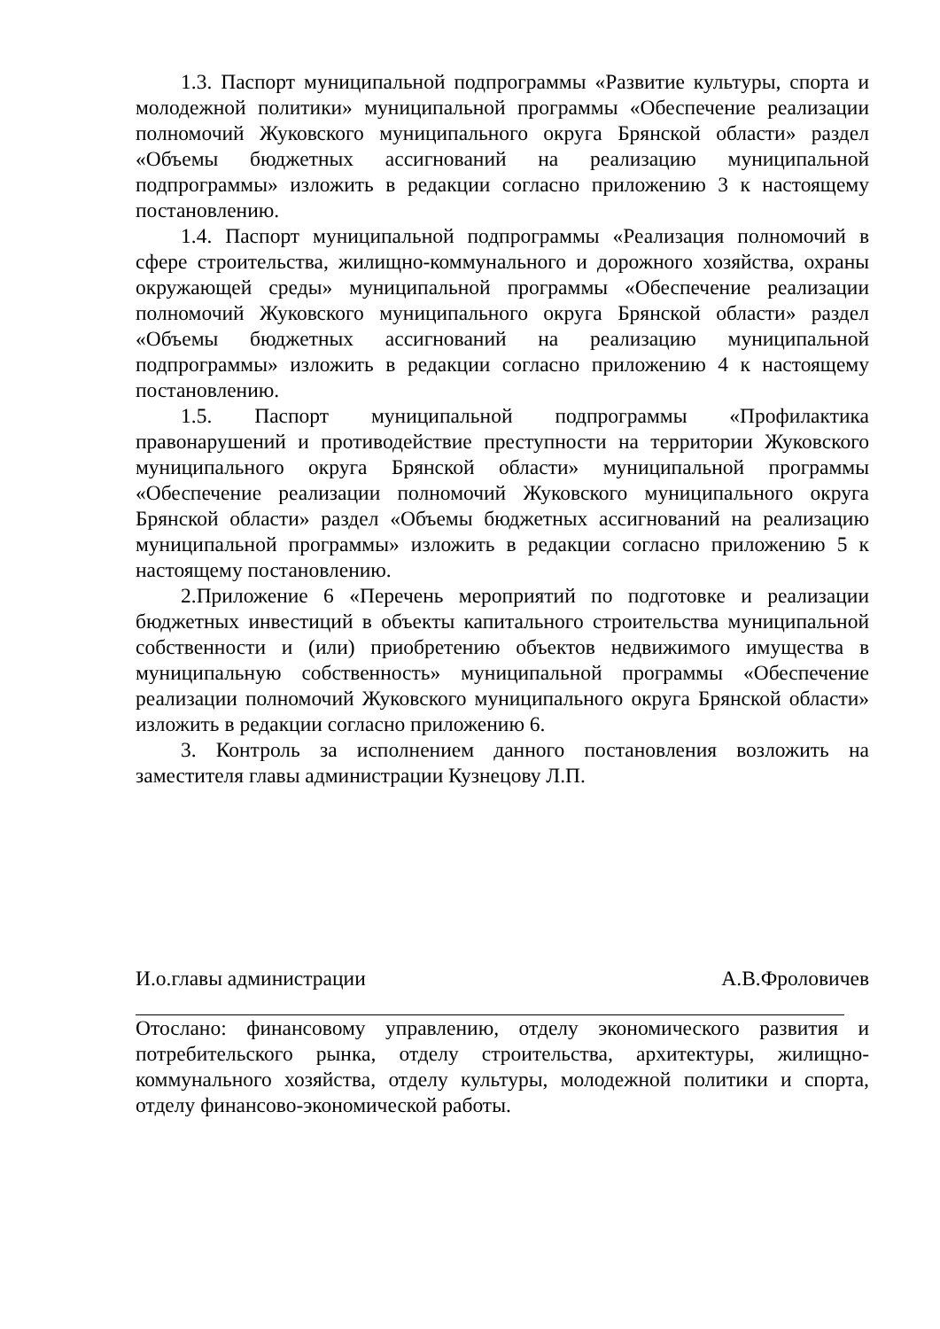1.3. Паспорт муниципальной подпрограммы «Развитие культуры, спорта и молодежной политики» муниципальной программы «Обеспечение реализации полномочий Жуковского муниципального округа Брянской области» раздел «Объемы бюджетных ассигнований на реализацию муниципальной подпрограммы» изложить в редакции согласно приложению 3 к настоящему постановлению.
1.4. Паспорт муниципальной подпрограммы «Реализация полномочий в сфере строительства, жилищно-коммунального и дорожного хозяйства, охраны окружающей среды» муниципальной программы «Обеспечение реализации полномочий Жуковского муниципального округа Брянской области» раздел «Объемы бюджетных ассигнований на реализацию муниципальной подпрограммы» изложить в редакции согласно приложению 4 к настоящему постановлению.
1.5. Паспорт муниципальной подпрограммы «Профилактика правонарушений и противодействие преступности на территории Жуковского муниципального округа Брянской области» муниципальной программы «Обеспечение реализации полномочий Жуковского муниципального округа Брянской области» раздел «Объемы бюджетных ассигнований на реализацию муниципальной программы» изложить в редакции согласно приложению 5 к настоящему постановлению.
2.Приложение 6 «Перечень мероприятий по подготовке и реализации бюджетных инвестиций в объекты капитального строительства муниципальной собственности и (или) приобретению объектов недвижимого имущества в муниципальную собственность» муниципальной программы «Обеспечение реализации полномочий Жуковского муниципального округа Брянской области» изложить в редакции согласно приложению 6.
3. Контроль за исполнением данного постановления возложить на заместителя главы администрации Кузнецову Л.П.
И.о.главы администрации А.В.Фроловичев
Отослано: финансовому управлению, отделу экономического развития и потребительского рынка, отделу строительства, архитектуры, жилищно-коммунального хозяйства, отделу культуры, молодежной политики и спорта, отделу финансово-экономической работы.